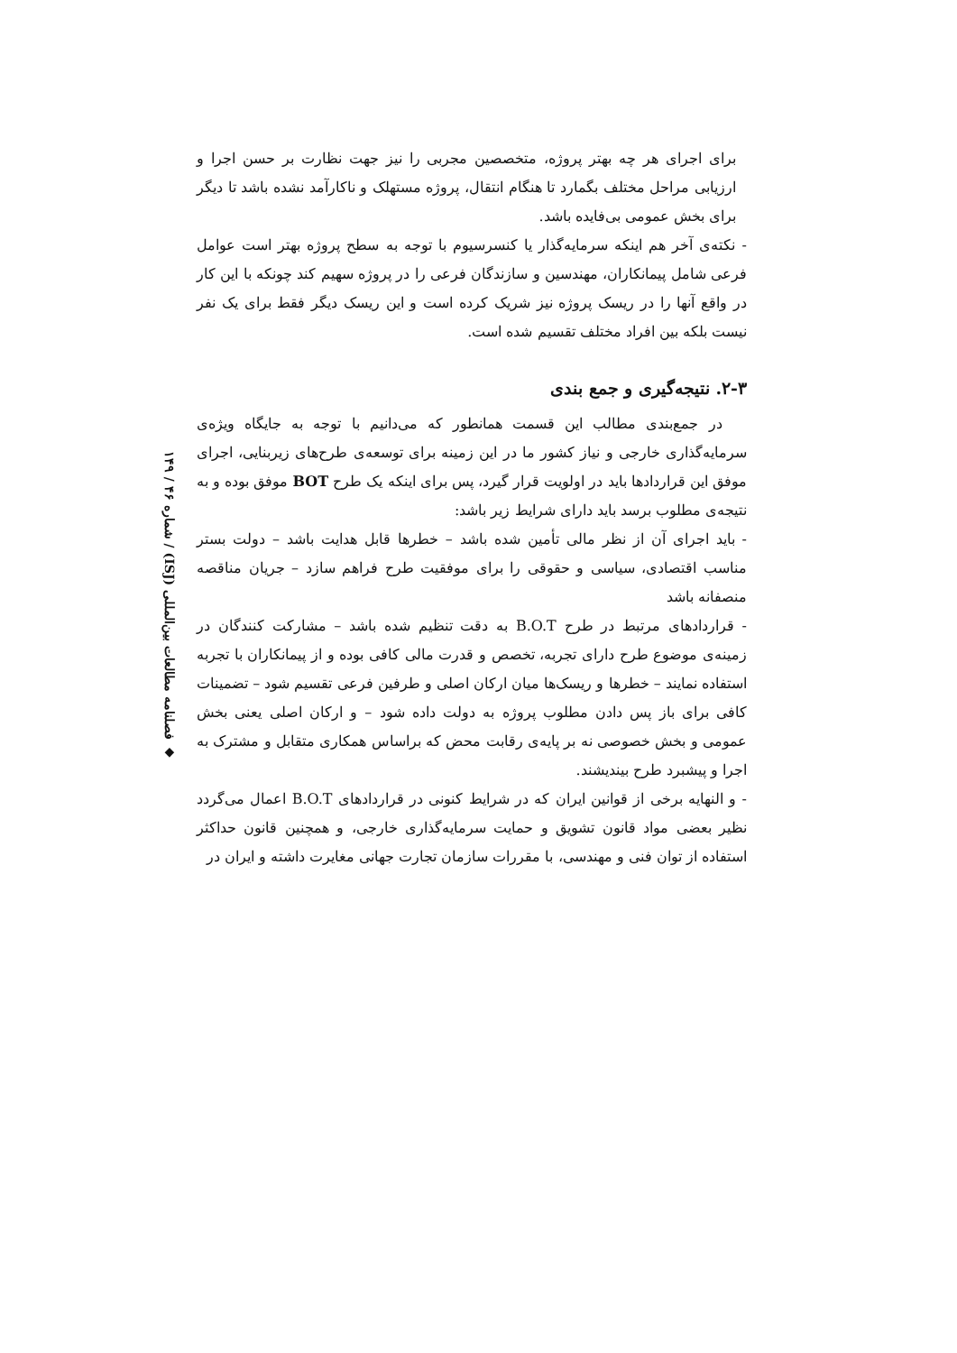برای اجرای هر چه بهتر پروژه، متخصصین مجربی را نیز جهت نظارت بر حسن اجرا و ارزیابی مراحل مختلف بگمارد تا هنگام انتقال، پروژه مستهلک و ناکارآمد نشده باشد تا دیگر برای بخش عمومی بی‌فایده باشد.
- نکته‌ی آخر هم اینکه سرمایه‌گذار یا کنسرسیوم با توجه به سطح پروژه بهتر است عوامل فرعی شامل پیمانکاران، مهندسین و سازندگان فرعی را در پروژه سهیم کند چونکه با این کار در واقع آنها را در ریسک پروژه نیز شریک کرده است و این ریسک دیگر فقط برای یک نفر نیست بلکه بین افراد مختلف تقسیم شده است.
۲-۳. نتیجه‌گیری و جمع بندی
در جمع‌بندی مطالب این قسمت همانطور که می‌دانیم با توجه به جایگاه ویژه‌ی سرمایه‌گذاری خارجی و نیاز کشور ما در این زمینه برای توسعه‌ی طرح‌های زیربنایی، اجرای موفق این قراردادها باید در اولویت قرار گیرد، پس برای اینکه یک طرح BOT موفق بوده و به نتیجه‌ی مطلوب برسد باید دارای شرایط زیر باشد:
- باید اجرای آن از نظر مالی تأمین شده باشد – خطرها قابل هدایت باشد – دولت بستر مناسب اقتصادی، سیاسی و حقوقی را برای موفقیت طرح فراهم سازد – جریان مناقصه منصفانه باشد
- قراردادهای مرتبط در طرح B.O.T به دقت تنظیم شده باشد – مشارکت کنندگان در زمینه‌ی موضوع طرح دارای تجربه، تخصص و قدرت مالی کافی بوده و از پیمانکاران با تجربه استفاده نمایند – خطرها و ریسک‌ها میان ارکان اصلی و طرفین فرعی تقسیم شود – تضمینات کافی برای باز پس دادن مطلوب پروژه به دولت داده شود – و ارکان اصلی یعنی بخش عمومی و بخش خصوصی نه بر پایه‌ی رقابت محض که براساس همکاری متقابل و مشترک به اجرا و پیشبرد طرح بیندیشند.
- و النهایه برخی از قوانین ایران که در شرایط کنونی در قراردادهای B.O.T اعمال می‌گردد نظیر بعضی مواد قانون تشویق و حمایت سرمایه‌گذاری خارجی، و همچنین قانون حداکثر استفاده از توان فنی و مهندسی، با مقررات سازمان تجارت جهانی مغایرت داشته و ایران در
◆ فصلنامه مطالعات بین‌المللی (ISJ) / شماره ۴۶ / ۱۴۹